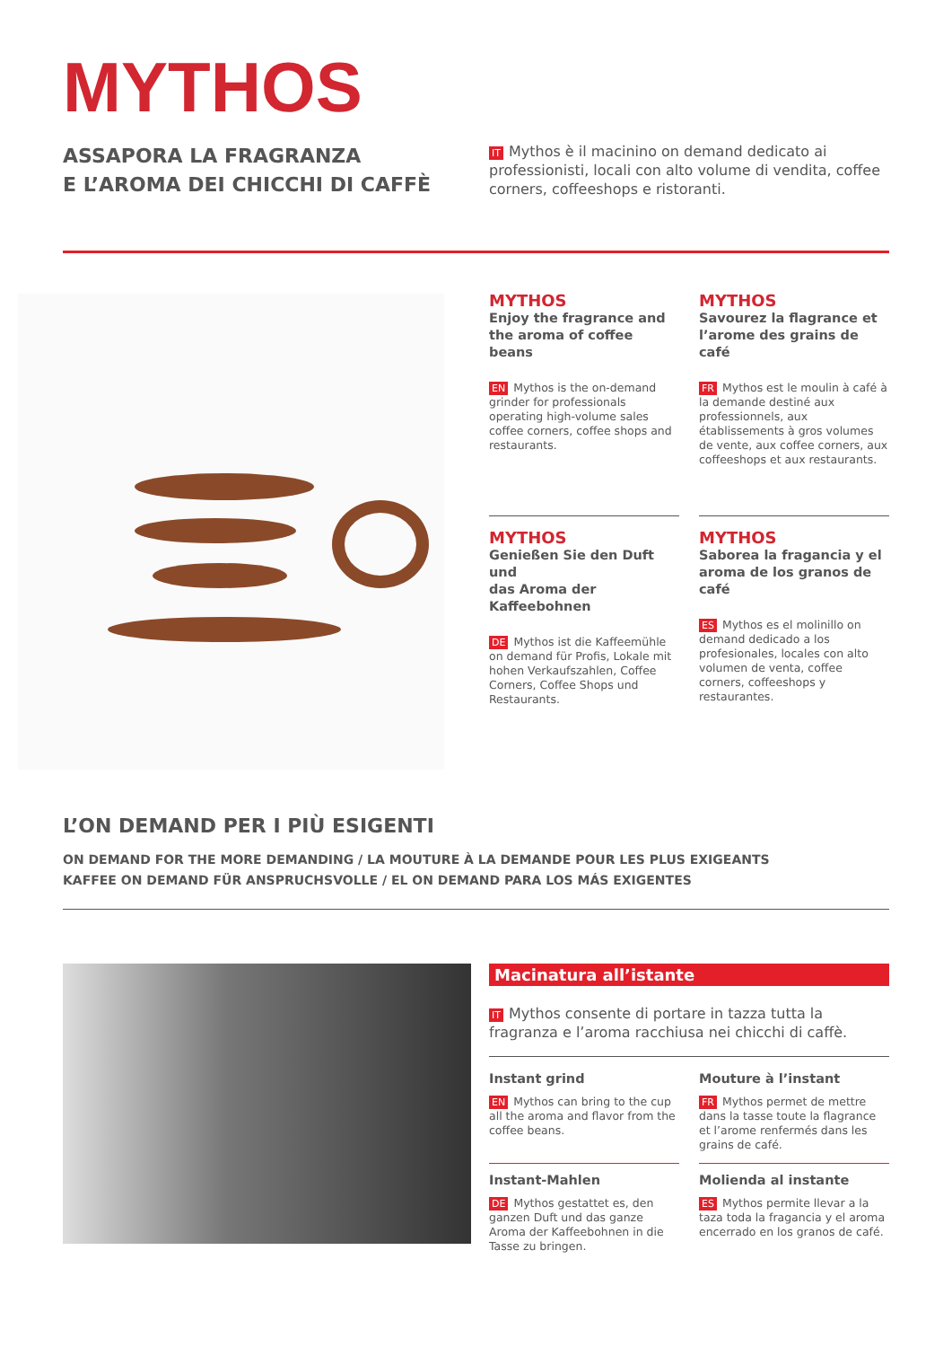MYTHOS
ASSAPORA LA FRAGRANZA
E L’AROMA DEI CHICCHI DI CAFFÈ
IT Mythos è il macinino on demand dedicato ai professionisti, locali con alto volume di vendita, coffee corners, coffeeshops e ristoranti.
MYTHOS
Enjoy the fragrance and
the aroma of coffee beans
EN Mythos is the on-demand grinder for professionals operating high-volume sales coffee corners, coffee shops and restaurants.
MYTHOS
Savourez la flagrance et
l’arome des grains de café
FR Mythos est le moulin à café à la demande destiné aux professionnels, aux établissements à gros volumes de vente, aux coffee corners, aux coffeeshops et aux restaurants.
MYTHOS
Genießen Sie den Duft und
das Aroma der Kaffeebohnen
DE Mythos ist die Kaffeemühle on demand für Profis, Lokale mit hohen Verkaufszahlen, Coffee Corners, Coffee Shops und Restaurants.
MYTHOS
Saborea la fragancia y el
aroma de los granos de café
ES Mythos es el molinillo on demand dedicado a los profesionales, locales con alto volumen de venta, coffee corners, coffeeshops y restaurantes.
L’ON DEMAND PER I PIÙ ESIGENTI
ON DEMAND FOR THE MORE DEMANDING / LA MOUTURE À LA DEMANDE POUR LES PLUS EXIGEANTS
KAFFEE ON DEMAND FÜR ANSPRUCHSVOLLE / EL ON DEMAND PARA LOS MÁS EXIGENTES
Macinatura all’istante
IT Mythos consente di portare in tazza tutta la fragranza e l’aroma racchiusa nei chicchi di caffè.
Instant grind
EN Mythos can bring to the cup all the aroma and flavor from the coffee beans.
Mouture à l’instant
FR Mythos permet de mettre dans la tasse toute la flagrance et l’arome renfermés dans les grains de café.
Instant-Mahlen
DE Mythos gestattet es, den ganzen Duft und das ganze Aroma der Kaffeebohnen in die Tasse zu bringen.
Molienda al instante
ES Mythos permite llevar a la taza toda la fragancia y el aroma encerrado en los granos de café.